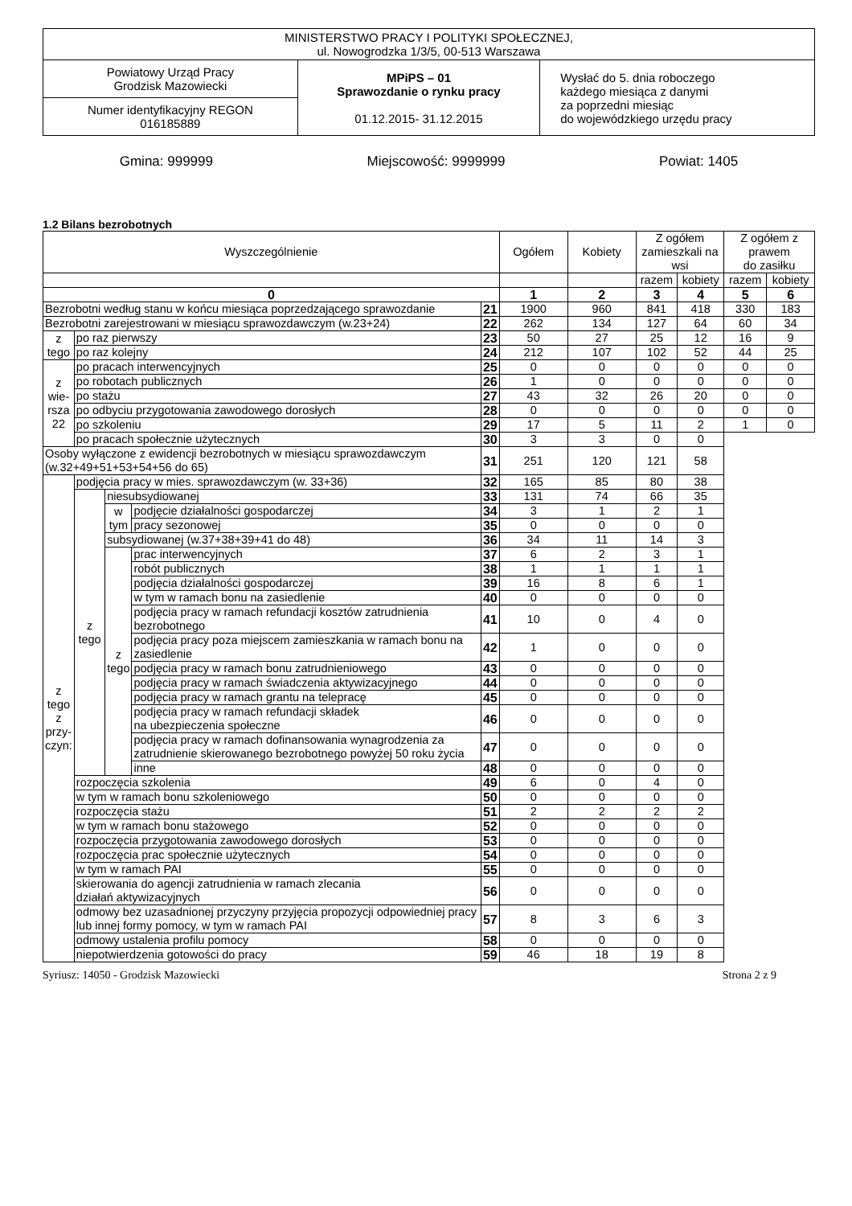| MINISTERSTWO PRACY I POLITYKI SPOŁECZNEJ, ul. Nowogrodzka 1/3/5, 00-513 Warszawa | | |
| Powiatowy Urząd Pracy Grodzisk Mazowiecki | MPiPS – 01 Sprawozdanie o rynku pracy 01.12.2015- 31.12.2015 | Wysłać do 5. dnia roboczego każdego miesiąca z danymi za poprzedni miesiąc do wojewódzkiego urzędu pracy |
| Numer identyfikacyjny REGON 016185889 | | |
Gmina: 999999 Miejscowość: 9999999 Powiat: 1405
1.2 Bilans bezrobotnych
| Wyszczególnienie | | | | | Ogółem | Kobiety | Z ogółem zamieszkali na wsi | | Z ogółem z prawem do zasiłku | |
| | | | | | | | razem | kobiety | razem | kobiety |
| 0 | | | | | 1 | 2 | 3 | 4 | 5 | 6 |
| Bezrobotni według stanu w końcu miesiąca poprzedzającego sprawozdanie | | | | 21 | 1900 | 960 | 841 | 418 | 330 | 183 |
| Bezrobotni zarejestrowani w miesiącu sprawozdawczym (w.23+24) | | | | 22 | 262 | 134 | 127 | 64 | 60 | 34 |
| z tego | po raz pierwszy | | | 23 | 50 | 27 | 25 | 12 | 16 | 9 |
| | po raz kolejny | | | 24 | 212 | 107 | 102 | 52 | 44 | 25 |
| z wie- rsza 22 | po pracach interwencyjnych | | | 25 | 0 | 0 | 0 | 0 | 0 | 0 |
| | po robotach publicznych | | | 26 | 1 | 0 | 0 | 0 | 0 | 0 |
| | po stażu | | | 27 | 43 | 32 | 26 | 20 | 0 | 0 |
| | po odbyciu przygotowania zawodowego dorosłych | | | 28 | 0 | 0 | 0 | 0 | 0 | 0 |
| | po szkoleniu | | | 29 | 17 | 5 | 11 | 2 | 1 | 0 |
| | po pracach społecznie użytecznych | | | 30 | 3 | 3 | 0 | 0 | | |
| Osoby wyłączone z ewidencji bezrobotnych w miesiącu sprawozdawczym (w.32+49+51+53+54+56 do 65) | | | | 31 | 251 | 120 | 121 | 58 | | |
| z tego z przy- czyn: | podjęcia pracy w mies. sprawozdawczym (w. 33+36) | | | 32 | 165 | 85 | 80 | 38 | | |
| | z tego | niesubsydiowanej | | 33 | 131 | 74 | 66 | 35 | | |
| | | w tym | podjęcie działalności gospodarczej | 34 | 3 | 1 | 2 | 1 | | |
| | | | pracy sezonowej | 35 | 0 | 0 | 0 | 0 | | |
| | | subsydiowanej (w.37+38+39+41 do 48) | | 36 | 34 | 11 | 14 | 3 | | |
| | | z tego | prac interwencyjnych | 37 | 6 | 2 | 3 | 1 | | |
| | | | robót publicznych | 38 | 1 | 1 | 1 | 1 | | |
| | | | podjęcia działalności gospodarczej | 39 | 16 | 8 | 6 | 1 | | |
| | | | w tym w ramach bonu na zasiedlenie | 40 | 0 | 0 | 0 | 0 | | |
| | | | podjęcia pracy w ramach refundacji kosztów zatrudnienia bezrobotnego | 41 | 10 | 0 | 4 | 0 | | |
| | | | podjęcia pracy poza miejscem zamieszkania w ramach bonu na zasiedlenie | 42 | 1 | 0 | 0 | 0 | | |
| | | | podjęcia pracy w ramach bonu zatrudnieniowego | 43 | 0 | 0 | 0 | 0 | | |
| | | | podjęcia pracy w ramach świadczenia aktywizacyjnego | 44 | 0 | 0 | 0 | 0 | | |
| | | | podjęcia pracy w ramach grantu na telepracę | 45 | 0 | 0 | 0 | 0 | | |
| | | | podjęcia pracy w ramach refundacji składek na ubezpieczenia społeczne | 46 | 0 | 0 | 0 | 0 | | |
| | | | podjęcia pracy w ramach dofinansowania wynagrodzenia za zatrudnienie skierowanego bezrobotnego powyżej 50 roku życia | 47 | 0 | 0 | 0 | 0 | | |
| | | | inne | 48 | 0 | 0 | 0 | 0 | | |
| | rozpoczęcia szkolenia | | | 49 | 6 | 0 | 4 | 0 | | |
| | w tym w ramach bonu szkoleniowego | | | 50 | 0 | 0 | 0 | 0 | | |
| | rozpoczęcia stażu | | | 51 | 2 | 2 | 2 | 2 | | |
| | w tym w ramach bonu stażowego | | | 52 | 0 | 0 | 0 | 0 | | |
| | rozpoczęcia przygotowania zawodowego dorosłych | | | 53 | 0 | 0 | 0 | 0 | | |
| | rozpoczęcia prac społecznie użytecznych | | | 54 | 0 | 0 | 0 | 0 | | |
| | w tym w ramach PAI | | | 55 | 0 | 0 | 0 | 0 | | |
| | skierowania do agencji zatrudnienia w ramach zlecania działań aktywizacyjnych | | | 56 | 0 | 0 | 0 | 0 | | |
| | odmowy bez uzasadnionej przyczyny przyjęcia propozycji odpowiedniej pracy lub innej formy pomocy, w tym w ramach PAI | | | 57 | 8 | 3 | 6 | 3 | | |
| | odmowy ustalenia profilu pomocy | | | 58 | 0 | 0 | 0 | 0 | | |
| | niepotwierdzenia gotowości do pracy | | | 59 | 46 | 18 | 19 | 8 | | |
Syriusz: 14050 - Grodzisk Mazowiecki Strona 2 z 9